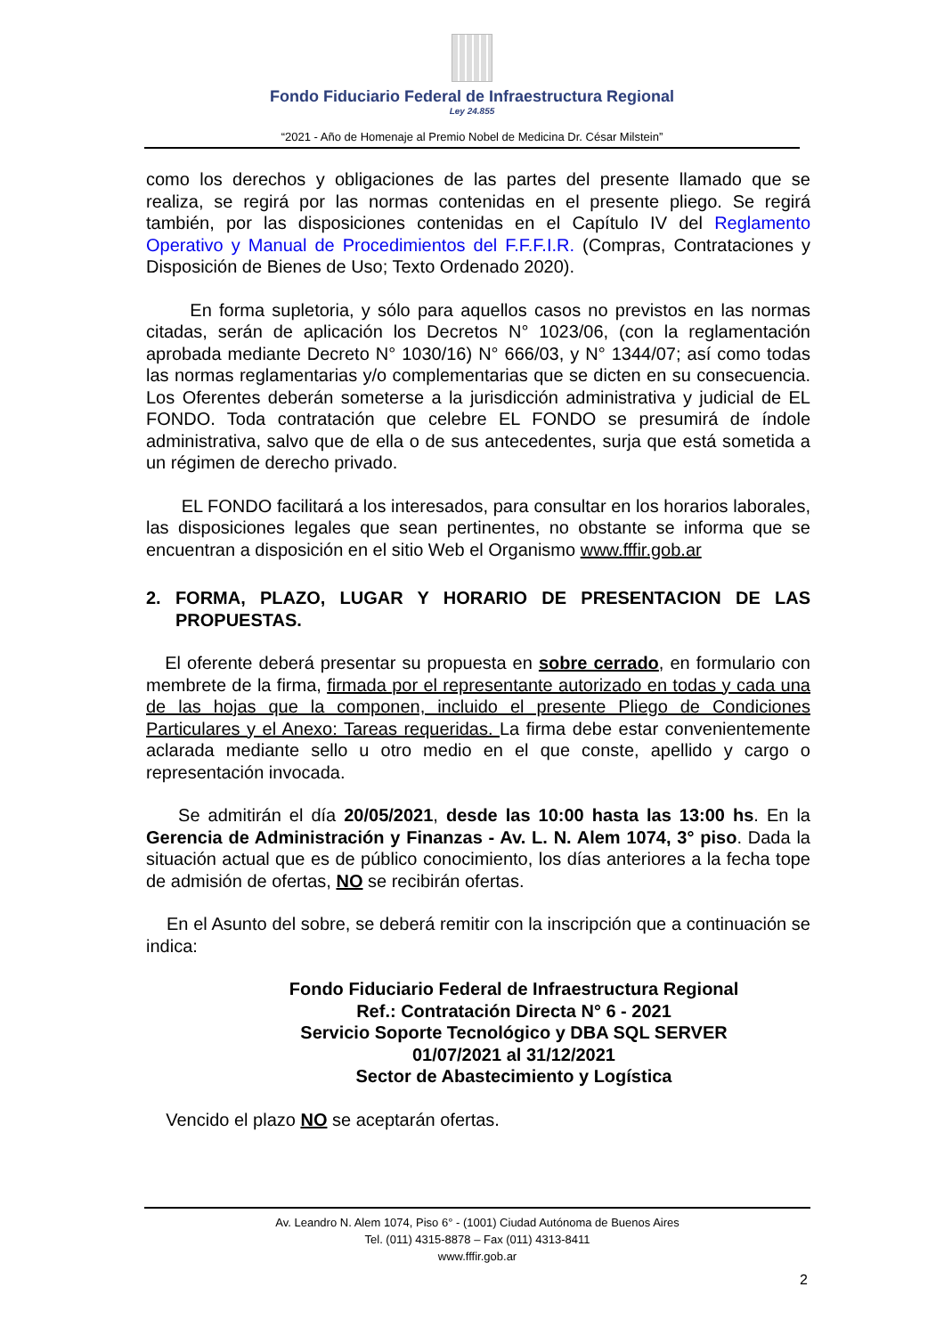Fondo Fiduciario Federal de Infraestructura Regional
Ley 24.855
“2021 - Año de Homenaje al Premio Nobel de Medicina Dr. César Milstein”
como los derechos y obligaciones de las partes del presente llamado que se realiza, se regirá por las normas contenidas en el presente pliego. Se regirá también, por las disposiciones contenidas en el Capítulo IV del Reglamento Operativo y Manual de Procedimientos del F.F.F.I.R. (Compras, Contrataciones y Disposición de Bienes de Uso; Texto Ordenado 2020).
En forma supletoria, y sólo para aquellos casos no previstos en las normas citadas, serán de aplicación los Decretos N° 1023/06, (con la reglamentación aprobada mediante Decreto N° 1030/16) N° 666/03, y N° 1344/07; así como todas las normas reglamentarias y/o complementarias que se dicten en su consecuencia. Los Oferentes deberán someterse a la jurisdicción administrativa y judicial de EL FONDO. Toda contratación que celebre EL FONDO se presumirá de índole administrativa, salvo que de ella o de sus antecedentes, surja que está sometida a un régimen de derecho privado.
EL FONDO facilitará a los interesados, para consultar en los horarios laborales, las disposiciones legales que sean pertinentes, no obstante se informa que se encuentran a disposición en el sitio Web el Organismo www.fffir.gob.ar
2. FORMA, PLAZO, LUGAR Y HORARIO DE PRESENTACION DE LAS PROPUESTAS.
El oferente deberá presentar su propuesta en sobre cerrado, en formulario con membrete de la firma, firmada por el representante autorizado en todas y cada una de las hojas que la componen, incluido el presente Pliego de Condiciones Particulares y el Anexo: Tareas requeridas. La firma debe estar convenientemente aclarada mediante sello u otro medio en el que conste, apellido y cargo o representación invocada.
Se admitirán el día 20/05/2021, desde las 10:00 hasta las 13:00 hs. En la Gerencia de Administración y Finanzas - Av. L. N. Alem 1074, 3° piso. Dada la situación actual que es de público conocimiento, los días anteriores a la fecha tope de admisión de ofertas, NO se recibirán ofertas.
En el Asunto del sobre, se deberá remitir con la inscripción que a continuación se indica:
Fondo Fiduciario Federal de Infraestructura Regional
Ref.: Contratación Directa N° 6 - 2021
Servicio Soporte Tecnológico y DBA SQL SERVER
01/07/2021 al 31/12/2021
Sector de Abastecimiento y Logística
Vencido el plazo NO se aceptarán ofertas.
Av. Leandro N. Alem 1074, Piso 6° - (1001) Ciudad Autónoma de Buenos Aires
Tel. (011) 4315-8878 – Fax (011) 4313-8411
www.fffir.gob.ar
2